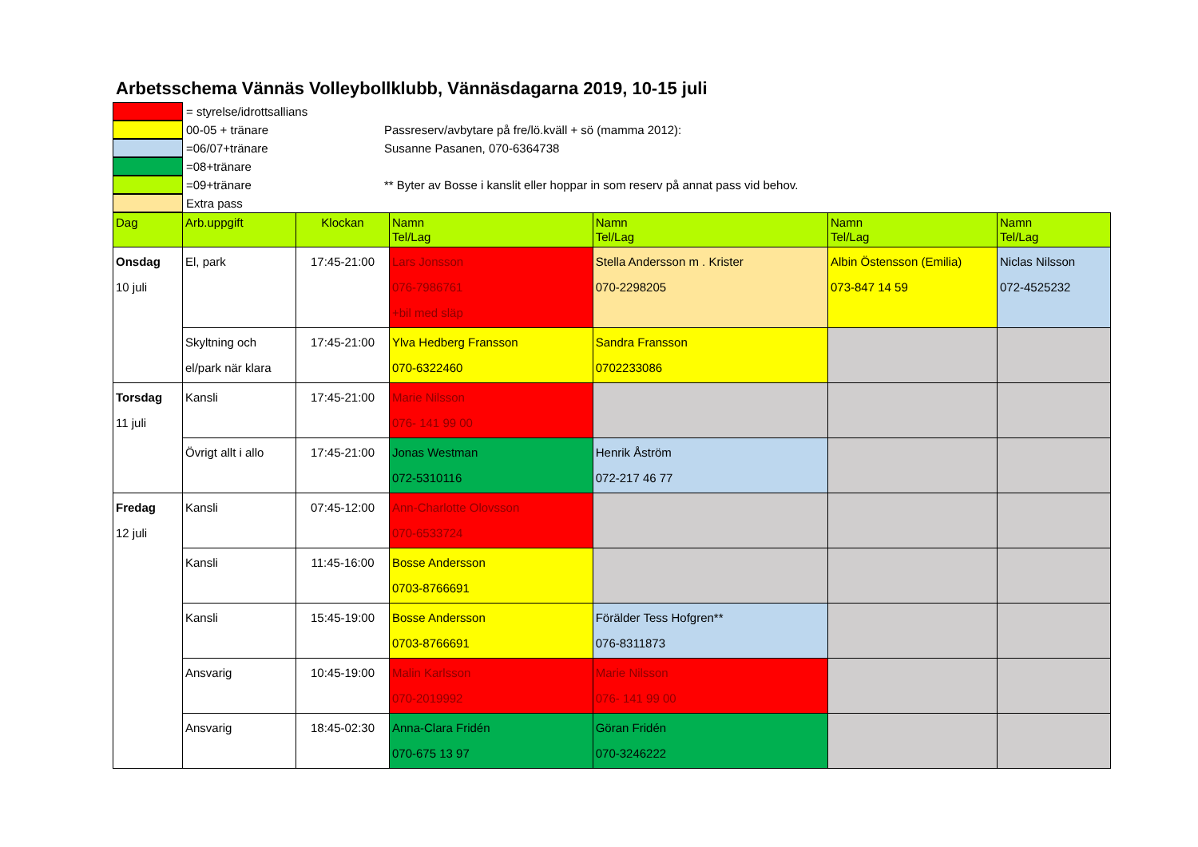Arbetsschema Vännäs Volleybollklubb, Vännäsdagarna 2019, 10-15 juli
= styrelse/idrottsallians
00-05 + tränare
=06/07+tränare
=08+tränare
=09+tränare
Extra pass
Passreserv/avbytare på fre/lö.kväll + sö (mamma 2012):
Susanne Pasanen, 070-6364738
** Byter av Bosse i kanslit eller hoppar in som reserv på annat pass vid behov.
| Dag | Arb.uppgift | Klockan | Namn Tel/Lag | Namn Tel/Lag | Namn Tel/Lag | Namn Tel/Lag |
| --- | --- | --- | --- | --- | --- | --- |
| Onsdag 10 juli | El, park | 17:45-21:00 | Lars Jonsson 076-7986761 +bil med släp | Stella Andersson m . Krister 070-2298205 | Albin Östensson (Emilia) 073-847 14 59 | Niclas Nilsson 072-4525232 |
| | Skyltning och el/park när klara | 17:45-21:00 | Ylva Hedberg Fransson 070-6322460 | Sandra Fransson 0702233086 | | |
| Torsdag 11 juli | Kansli | 17:45-21:00 | Marie Nilsson 076- 141 99 00 | | | |
| | Övrigt allt i allo | 17:45-21:00 | Jonas Westman 072-5310116 | Henrik Åström 072-217 46 77 | | |
| Fredag 12 juli | Kansli | 07:45-12:00 | Ann-Charlotte Olovsson 070-6533724 | | | |
| | Kansli | 11:45-16:00 | Bosse Andersson 0703-8766691 | | | |
| | Kansli | 15:45-19:00 | Bosse Andersson 0703-8766691 | Förälder Tess Hofgren** 076-8311873 | | |
| | Ansvarig | 10:45-19:00 | Malin Karlsson 070-2019992 | Marie Nilsson 076- 141 99 00 | | |
| | Ansvarig | 18:45-02:30 | Anna-Clara Fridén 070-675 13 97 | Göran Fridén 070-3246222 | | |